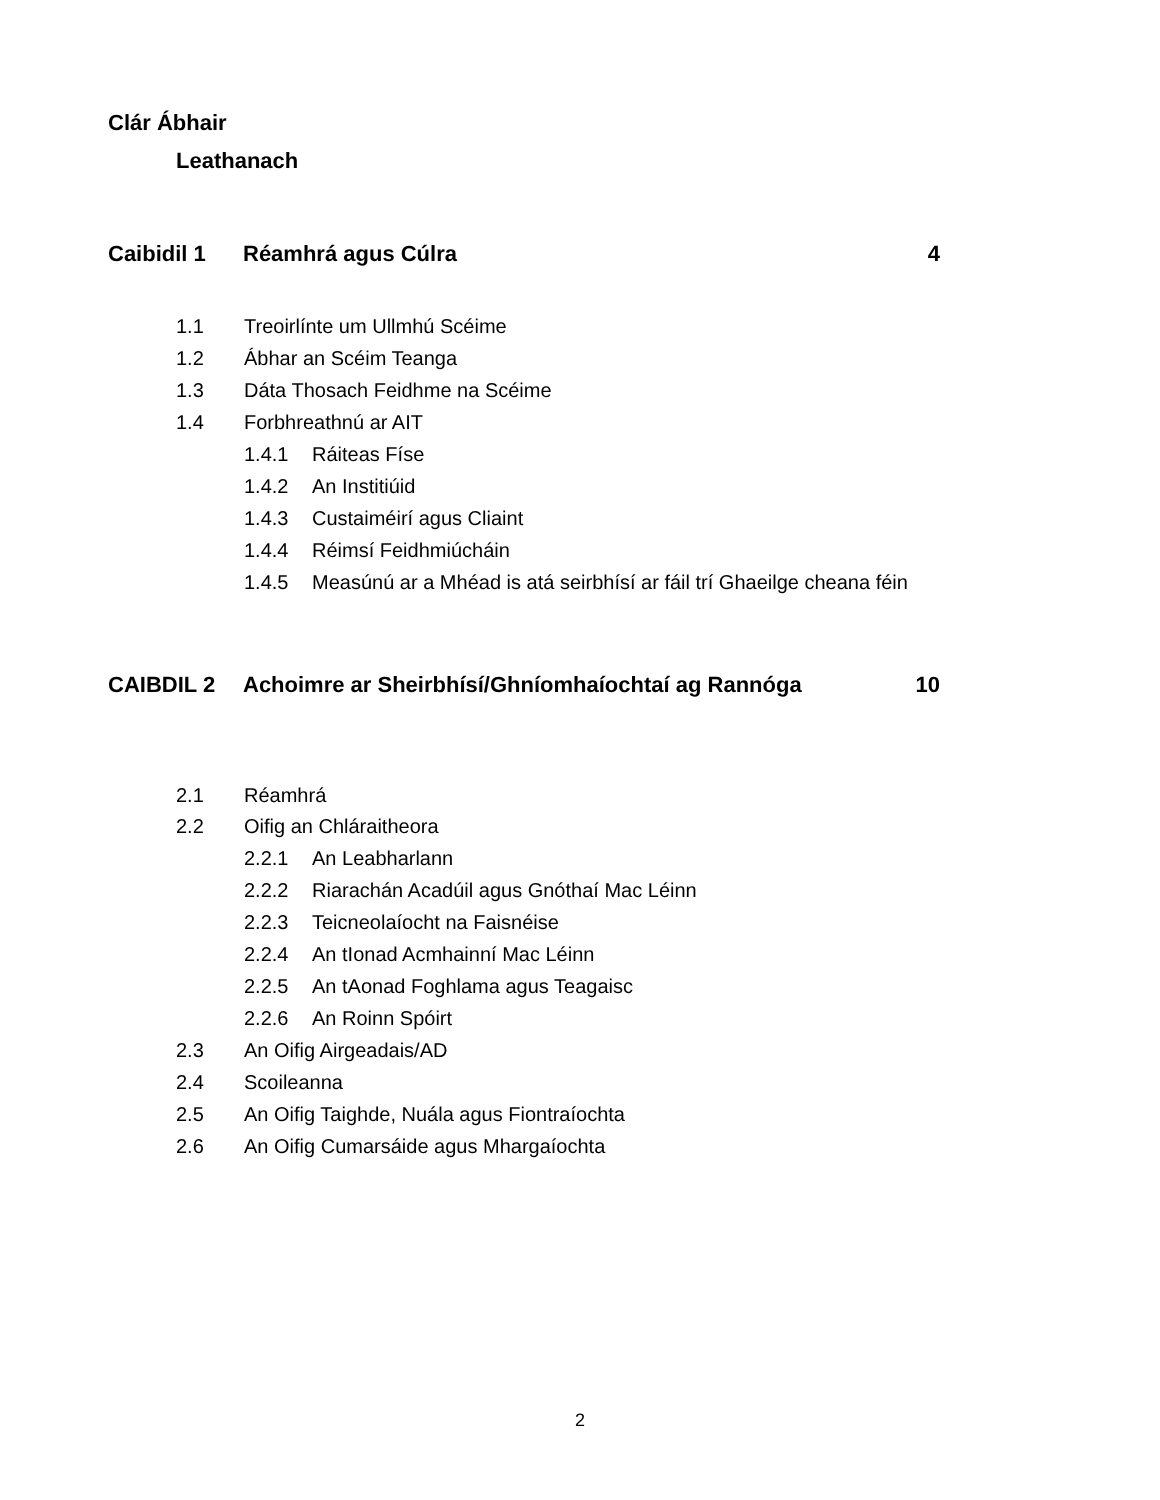Clár Ábhair
Leathanach
Caibidil 1 Réamhrá agus Cúlra 4
1.1 Treoirlínte um Ullmhú Scéime
1.2 Ábhar an Scéim Teanga
1.3 Dáta Thosach Feidhme na Scéime
1.4 Forbhreathnú ar AIT
1.4.1 Ráiteas Físe
1.4.2 An Institiúid
1.4.3 Custaiméirí agus Cliaint
1.4.4 Réimsí Feidhmiúcháin
1.4.5 Measúnú ar a Mhéad is atá seirbhísí ar fáil trí Ghaeilge cheana féin
CAIBDIL 2 Achoimre ar Sheirbhísí/Ghníomhaíochtaí ag Rannóga 10
2.1 Réamhrá
2.2 Oifig an Chláraitheora
2.2.1 An Leabharlann
2.2.2 Riarachán Acadúil agus Gnóthaí Mac Léinn
2.2.3 Teicneolaíocht na Faisnéise
2.2.4 An tIonad Acmhainní Mac Léinn
2.2.5 An tAonad Foghlama agus Teagaisc
2.2.6 An Roinn Spóirt
2.3 An Oifig Airgeadais/AD
2.4 Scoileanna
2.5 An Oifig Taighde, Nuála agus Fiontraíochta
2.6 An Oifig Cumarsáide agus Mhargaíochta
2